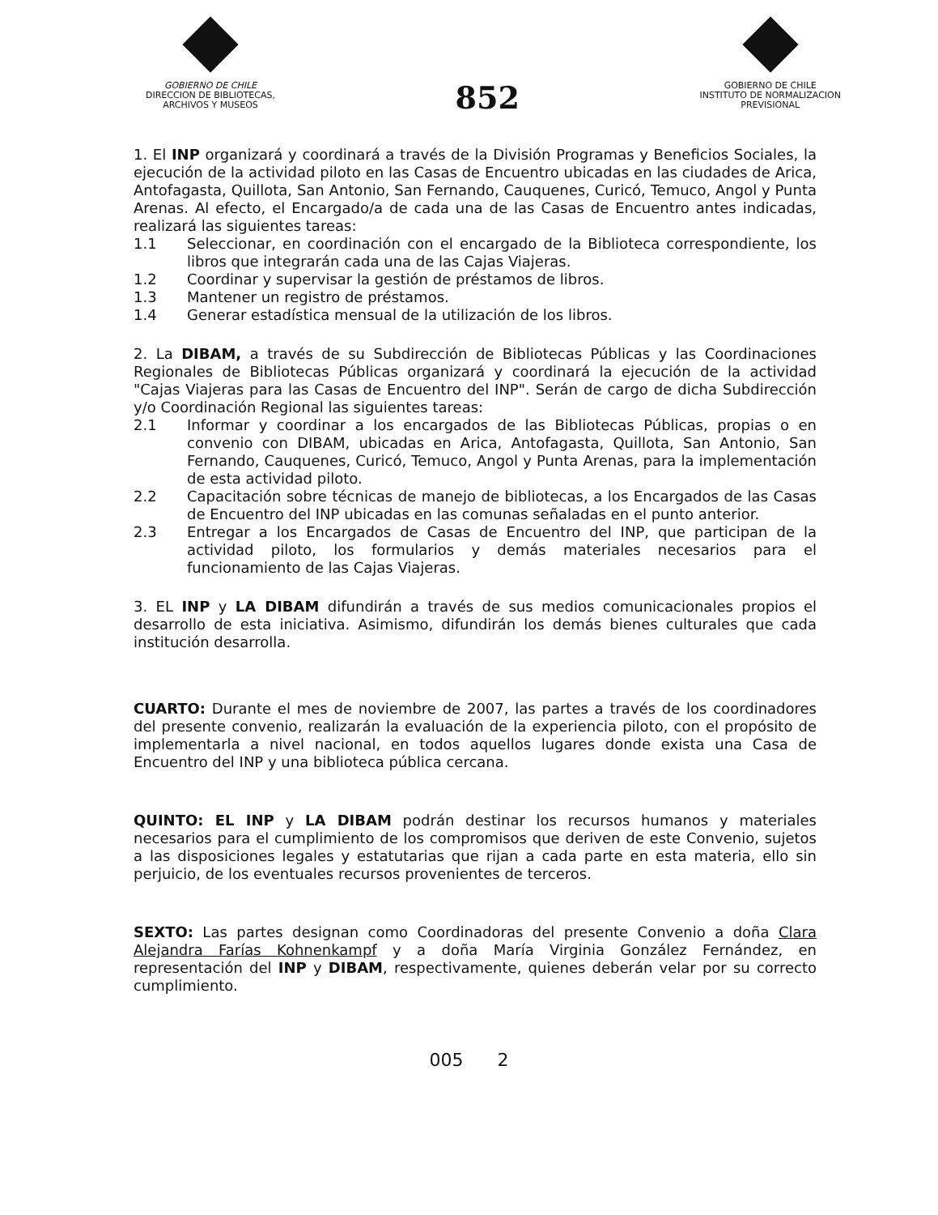GOBIERNO DE CHILE
DIRECCION DE BIBLIOTECAS,
ARCHIVOS Y MUSEOS
852
GOBIERNO DE CHILE
INSTITUTO DE NORMALIZACION
PREVISIONAL
1. El INP organizará y coordinará a través de la División Programas y Beneficios Sociales, la ejecución de la actividad piloto en las Casas de Encuentro ubicadas en las ciudades de Arica, Antofagasta, Quillota, San Antonio, San Fernando, Cauquenes, Curicó, Temuco, Angol y Punta Arenas. Al efecto, el Encargado/a de cada una de las Casas de Encuentro antes indicadas, realizará las siguientes tareas:
1.1 Seleccionar, en coordinación con el encargado de la Biblioteca correspondiente, los libros que integrarán cada una de las Cajas Viajeras.
1.2 Coordinar y supervisar la gestión de préstamos de libros.
1.3 Mantener un registro de préstamos.
1.4 Generar estadística mensual de la utilización de los libros.
2. La DIBAM, a través de su Subdirección de Bibliotecas Públicas y las Coordinaciones Regionales de Bibliotecas Públicas organizará y coordinará la ejecución de la actividad "Cajas Viajeras para las Casas de Encuentro del INP". Serán de cargo de dicha Subdirección y/o Coordinación Regional las siguientes tareas:
2.1 Informar y coordinar a los encargados de las Bibliotecas Públicas, propias o en convenio con DIBAM, ubicadas en Arica, Antofagasta, Quillota, San Antonio, San Fernando, Cauquenes, Curicó, Temuco, Angol y Punta Arenas, para la implementación de esta actividad piloto.
2.2 Capacitación sobre técnicas de manejo de bibliotecas, a los Encargados de las Casas de Encuentro del INP ubicadas en las comunas señaladas en el punto anterior.
2.3 Entregar a los Encargados de Casas de Encuentro del INP, que participan de la actividad piloto, los formularios y demás materiales necesarios para el funcionamiento de las Cajas Viajeras.
3. EL INP y LA DIBAM difundirán a través de sus medios comunicacionales propios el desarrollo de esta iniciativa. Asimismo, difundirán los demás bienes culturales que cada institución desarrolla.
CUARTO: Durante el mes de noviembre de 2007, las partes a través de los coordinadores del presente convenio, realizarán la evaluación de la experiencia piloto, con el propósito de implementarla a nivel nacional, en todos aquellos lugares donde exista una Casa de Encuentro del INP y una biblioteca pública cercana.
QUINTO: EL INP y LA DIBAM podrán destinar los recursos humanos y materiales necesarios para el cumplimiento de los compromisos que deriven de este Convenio, sujetos a las disposiciones legales y estatutarias que rijan a cada parte en esta materia, ello sin perjuicio, de los eventuales recursos provenientes de terceros.
SEXTO: Las partes designan como Coordinadoras del presente Convenio a doña Clara Alejandra Farías Kohnenkampf y a doña María Virginia González Fernández, en representación del INP y DIBAM, respectivamente, quienes deberán velar por su correcto cumplimiento.
005 2